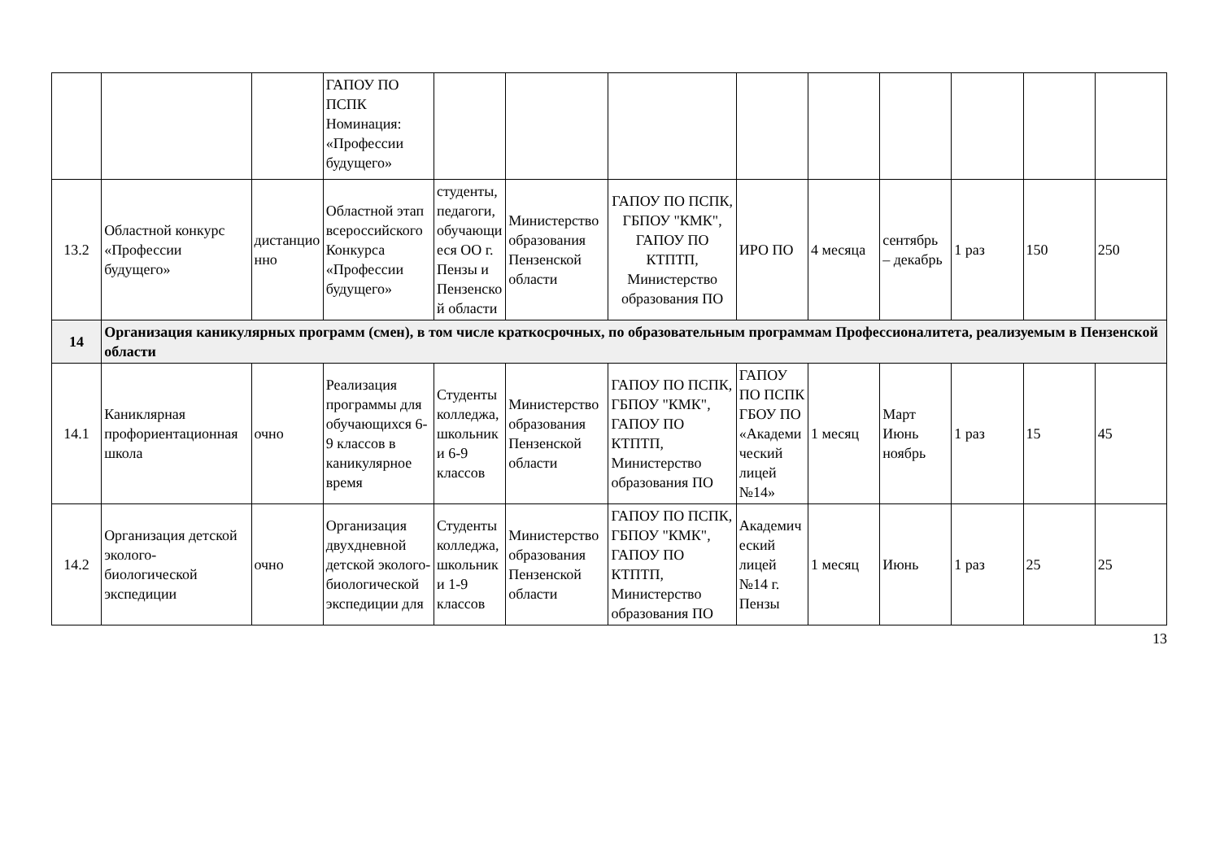| | | | ГАПОУ ПО ПСПК Номинация: «Профессии будущего» | | | | | | | | | |
| 13.2 | Областной конкурс «Профессии будущего» | дистанционно | Областной этап всероссийского Конкурса «Профессии будущего» | студенты, педагоги, обучающиеся ОО г. Пензы и Пензенской области | Министерство образования Пензенской области | ГАПОУ ПО ПСПК, ГБПОУ "КМК", ГАПОУ ПО КТПТП, Министерство образования ПО | ИРО ПО | 4 месяца | сентябрь – декабрь | 1 раз | 150 | 250 |
| 14 | Организация каникулярных программ (смен), в том числе краткосрочных, по образовательным программам Профессионалитета, реализуемым в Пензенской области | | | | | | | | | | | |
| 14.1 | Каниклярная профориентационная школа | очно | Реализация программы для обучающихся 6-9 классов в каникулярное время | Студенты колледжа, школьники 6-9 классов | Министерство образования Пензенской области | ГАПОУ ПО ПСПК, ГБПОУ "КМК", ГАПОУ ПО КТПТП, Министерство образования ПО | ГАПОУ ПО ПСПК ГБОУ ПО «Академический лицей №14» | 1 месяц | Март Июнь ноябрь | 1 раз | 15 | 45 |
| 14.2 | Организация детской эколого-биологической экспедиции | очно | Организация двухдневной детской эколого-биологической экспедиции для | Студенты колледжа, школьники 1-9 классов | Министерство образования Пензенской области | ГАПОУ ПО ПСПК, ГБПОУ "КМК", ГАПОУ ПО КТПТП, Министерство образования ПО | Академический лицей №14 г. Пензы | 1 месяц | Июнь | 1 раз | 25 | 25 |
13